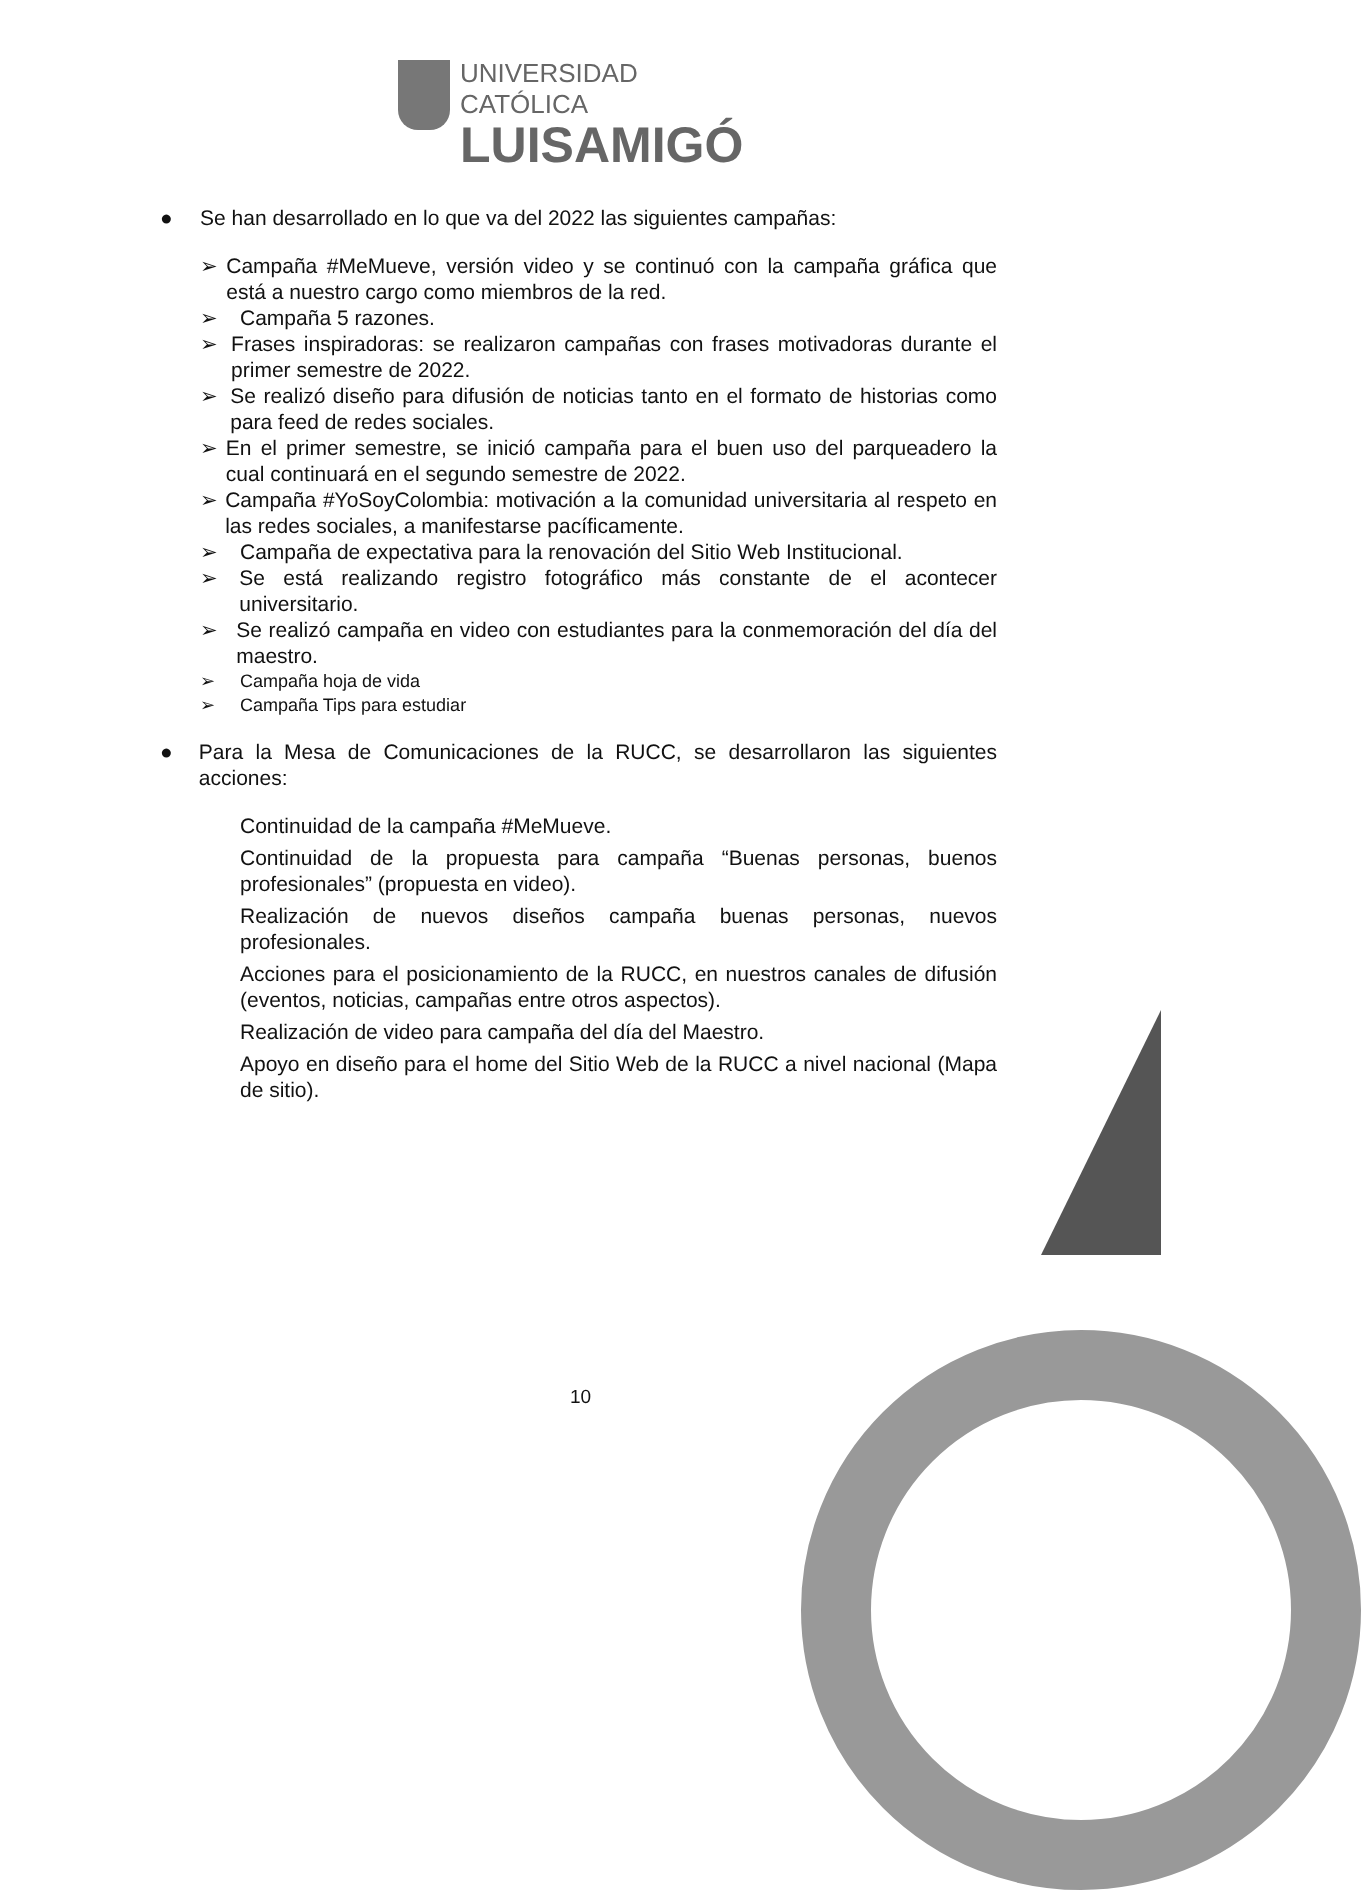UNIVERSIDAD CATÓLICA
LUISAMIGÓ
● Se han desarrollado en lo que va del 2022 las siguientes campañas:
➢ Campaña #MeMueve, versión video y se continuó con la campaña gráfica que está a nuestro cargo como miembros de la red.
➢ Campaña 5 razones.
➢ Frases inspiradoras: se realizaron campañas con frases motivadoras durante el primer semestre de 2022.
➢ Se realizó diseño para difusión de noticias tanto en el formato de historias como para feed de redes sociales.
➢ En el primer semestre, se inició campaña para el buen uso del parqueadero la cual continuará en el segundo semestre de 2022.
➢ Campaña #YoSoyColombia: motivación a la comunidad universitaria al respeto en las redes sociales, a manifestarse pacíficamente.
➢ Campaña de expectativa para la renovación del Sitio Web Institucional.
➢ Se está realizando registro fotográfico más constante de el acontecer universitario.
➢ Se realizó campaña en video con estudiantes para la conmemoración del día del maestro.
➢ Campaña hoja de vida
➢ Campaña Tips para estudiar
● Para la Mesa de Comunicaciones de la RUCC, se desarrollaron las siguientes acciones:
Continuidad de la campaña #MeMueve.
Continuidad de la propuesta para campaña “Buenas personas, buenos profesionales” (propuesta en video).
Realización de nuevos diseños campaña buenas personas, nuevos profesionales.
Acciones para el posicionamiento de la RUCC, en nuestros canales de difusión (eventos, noticias, campañas entre otros aspectos).
Realización de video para campaña del día del Maestro.
Apoyo en diseño para el home del Sitio Web de la RUCC a nivel nacional (Mapa de sitio).
10